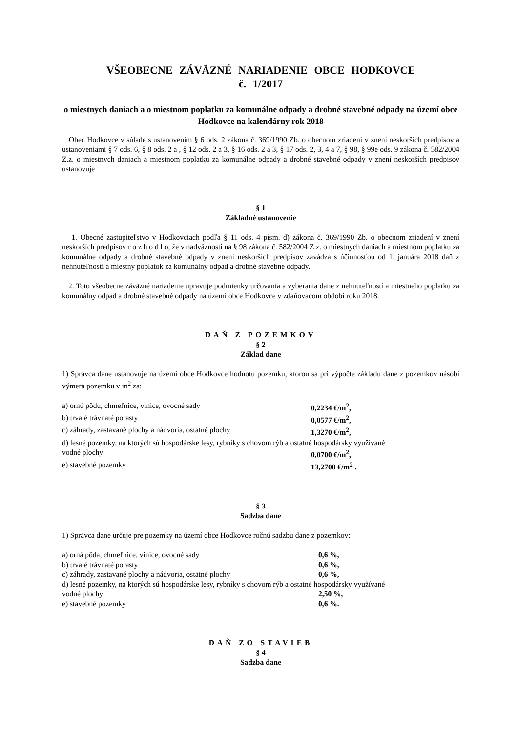VŠEOBECNE ZÁVÄZNÉ NARIADENIE OBCE HODKOVCE
č. 1/2017
o miestnych daniach a o miestnom poplatku za komunálne odpady a drobné stavebné odpady na území obce Hodkovce na kalendárny rok 2018
Obec Hodkovce v súlade s ustanovením § 6 ods. 2 zákona č. 369/1990 Zb. o obecnom zriadení v znení neskorších predpisov a ustanoveniami § 7 ods. 6, § 8 ods. 2 a , § 12 ods. 2 a 3, § 16 ods. 2 a 3, § 17 ods. 2, 3, 4 a 7, § 98, § 99e ods. 9 zákona č. 582/2004 Z.z. o miestnych daniach a miestnom poplatku za komunálne odpady a drobné stavebné odpady v znení neskorších predpisov ustanovuje
§ 1
Základné ustanovenie
1. Obecné zastupiteľstvo v Hodkovciach podľa § 11 ods. 4 písm. d) zákona č. 369/1990 Zb. o obecnom zriadení v znení neskorších predpisov r o z h o d l o, že v nadväznosti na § 98 zákona č. 582/2004 Z.z. o miestnych daniach a miestnom poplatku za komunálne odpady a drobné stavebné odpady v znení neskorších predpisov zavádza s účinnosťou od 1. januára 2018 daň z nehnuteľností a miestny poplatok za komunálny odpad a drobné stavebné odpady.
2. Toto všeobecne záväzné nariadenie upravuje podmienky určovania a vyberania dane z nehnuteľností a miestneho poplatku za komunálny odpad a drobné stavebné odpady na území obce Hodkovce v zdaňovacom období roku 2018.
DAŇ Z POZEMKOV
§ 2
Základ dane
1) Správca dane ustanovuje na území obce Hodkovce hodnotu pozemku, ktorou sa pri výpočte základu dane z pozemkov násobí výmera pozemku v m<sup>2</sup> za:
a) ornú pôdu, chmeľnice, vinice, ovocné sady 0,2234 €/m<sup>2</sup>,
b) trvalé trávnaté porasty 0,0577 €/m<sup>2</sup>,
c) záhrady, zastavané plochy a nádvoria, ostatné plochy 1,3270 €/m<sup>2</sup>,
d) lesné pozemky, na ktorých sú hospodárske lesy, rybníky s chovom rýb a ostatné hospodársky využívané
vodné plochy 0,0700 €/m<sup>2</sup>,
e) stavebné pozemky 13,2700 €/m<sup>2</sup> .
§ 3
Sadzba dane
1) Správca dane určuje pre pozemky na území obce Hodkovce ročnú sadzbu dane z pozemkov:
a) orná pôda, chmeľnice, vinice, ovocné sady 0,6 %,
b) trvalé trávnaté porasty 0,6 %,
c) záhrady, zastavané plochy a nádvoria, ostatné plochy 0,6 %,
d) lesné pozemky, na ktorých sú hospodárske lesy, rybníky s chovom rýb a ostatné hospodársky využívané
vodné plochy 2,50 %,
e) stavebné pozemky 0,6 %.
DAŇ ZO STAVIEB
§ 4
Sadzba dane